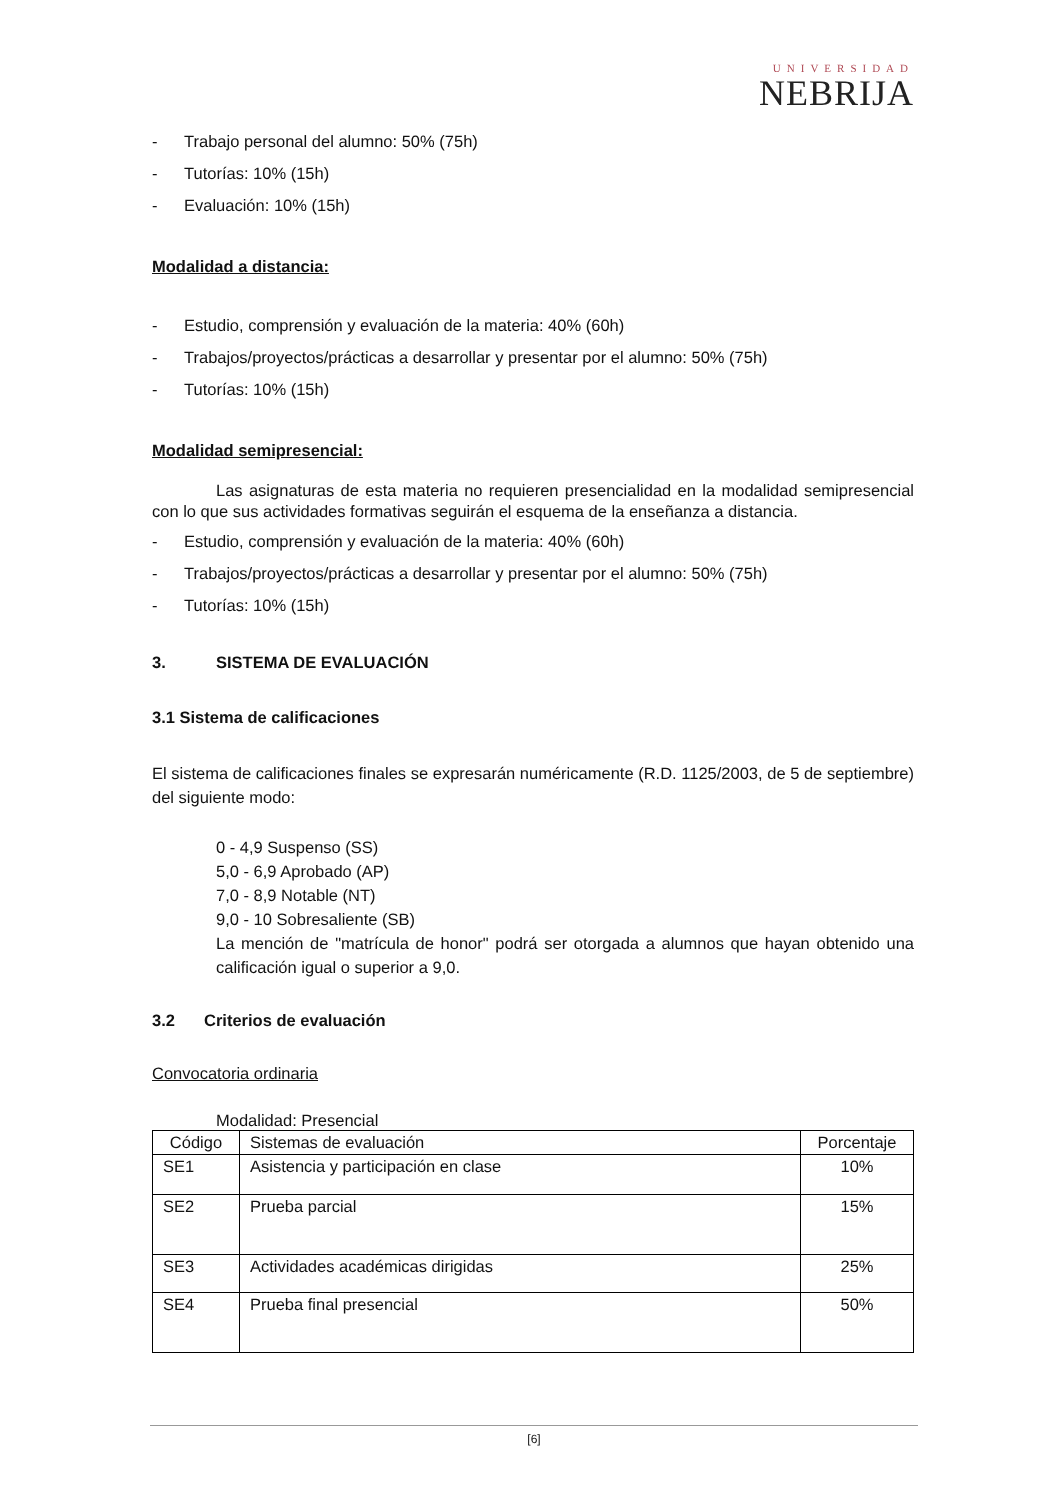UNIVERSIDAD
NEBRIJA
- Trabajo personal del alumno: 50% (75h)
- Tutorías: 10% (15h)
- Evaluación: 10% (15h)
Modalidad a distancia:
- Estudio, comprensión y evaluación de la materia: 40% (60h)
- Trabajos/proyectos/prácticas a desarrollar y presentar por el alumno: 50% (75h)
- Tutorías: 10% (15h)
Modalidad semipresencial:
Las asignaturas de esta materia no requieren presencialidad en la modalidad semipresencial con lo que sus actividades formativas seguirán el esquema de la enseñanza a distancia.
- Estudio, comprensión y evaluación de la materia: 40% (60h)
- Trabajos/proyectos/prácticas a desarrollar y presentar por el alumno: 50% (75h)
- Tutorías: 10% (15h)
3. SISTEMA DE EVALUACIÓN
3.1 Sistema de calificaciones
El sistema de calificaciones finales se expresarán numéricamente (R.D. 1125/2003, de 5 de septiembre) del siguiente modo:
0 - 4,9 Suspenso (SS)
5,0 - 6,9 Aprobado (AP)
7,0 - 8,9 Notable (NT)
9,0 - 10 Sobresaliente (SB)
La mención de "matrícula de honor" podrá ser otorgada a alumnos que hayan obtenido una calificación igual o superior a 9,0.
3.2 Criterios de evaluación
Convocatoria ordinaria
Modalidad: Presencial
| Código | Sistemas de evaluación | Porcentaje |
| SE1 | Asistencia y participación en clase | 10% |
| SE2 | Prueba parcial | 15% |
| SE3 | Actividades académicas dirigidas | 25% |
| SE4 | Prueba final presencial | 50% |
[6]